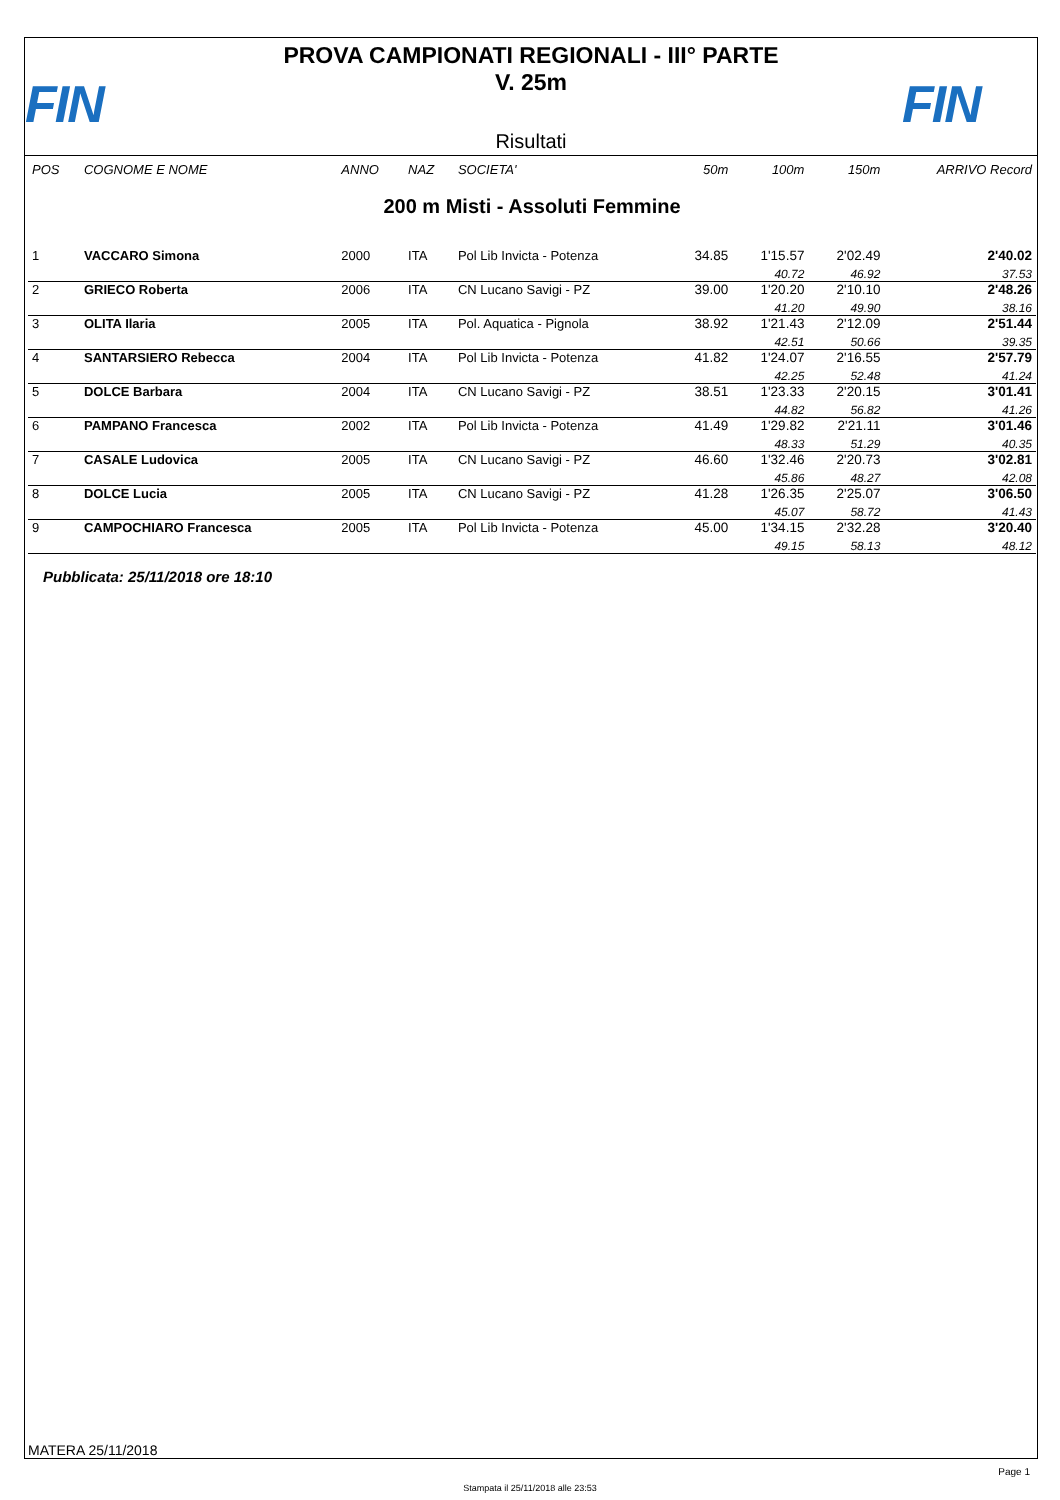FIN
PROVA CAMPIONATI REGIONALI - III° PARTE
V. 25m
Risultati
FIN
| POS | COGNOME E NOME | ANNO | NAZ | SOCIETA' | 50m | 100m | 150m | ARRIVO Record |
| --- | --- | --- | --- | --- | --- | --- | --- | --- |
| 200 m Misti - Assoluti Femmine | | | | | | | | |
| 1 | VACCARO Simona | 2000 | ITA | Pol Lib Invicta - Potenza | 34.85 | 1'15.57 40.72 | 2'02.49 46.92 | 2'40.02 37.53 |
| 2 | GRIECO Roberta | 2006 | ITA | CN Lucano Savigi - PZ | 39.00 | 1'20.20 41.20 | 2'10.10 49.90 | 2'48.26 38.16 |
| 3 | OLITA Ilaria | 2005 | ITA | Pol. Aquatica - Pignola | 38.92 | 1'21.43 42.51 | 2'12.09 50.66 | 2'51.44 39.35 |
| 4 | SANTARSIERO Rebecca | 2004 | ITA | Pol Lib Invicta - Potenza | 41.82 | 1'24.07 42.25 | 2'16.55 52.48 | 2'57.79 41.24 |
| 5 | DOLCE Barbara | 2004 | ITA | CN Lucano Savigi - PZ | 38.51 | 1'23.33 44.82 | 2'20.15 56.82 | 3'01.41 41.26 |
| 6 | PAMPANO Francesca | 2002 | ITA | Pol Lib Invicta - Potenza | 41.49 | 1'29.82 48.33 | 2'21.11 51.29 | 3'01.46 40.35 |
| 7 | CASALE Ludovica | 2005 | ITA | CN Lucano Savigi - PZ | 46.60 | 1'32.46 45.86 | 2'20.73 48.27 | 3'02.81 42.08 |
| 8 | DOLCE Lucia | 2005 | ITA | CN Lucano Savigi - PZ | 41.28 | 1'26.35 45.07 | 2'25.07 58.72 | 3'06.50 41.43 |
| 9 | CAMPOCHIARO Francesca | 2005 | ITA | Pol Lib Invicta - Potenza | 45.00 | 1'34.15 49.15 | 2'32.28 58.13 | 3'20.40 48.12 |
Pubblicata: 25/11/2018 ore 18:10
MATERA 25/11/2018
Page 1
Stampata il 25/11/2018 alle 23:53